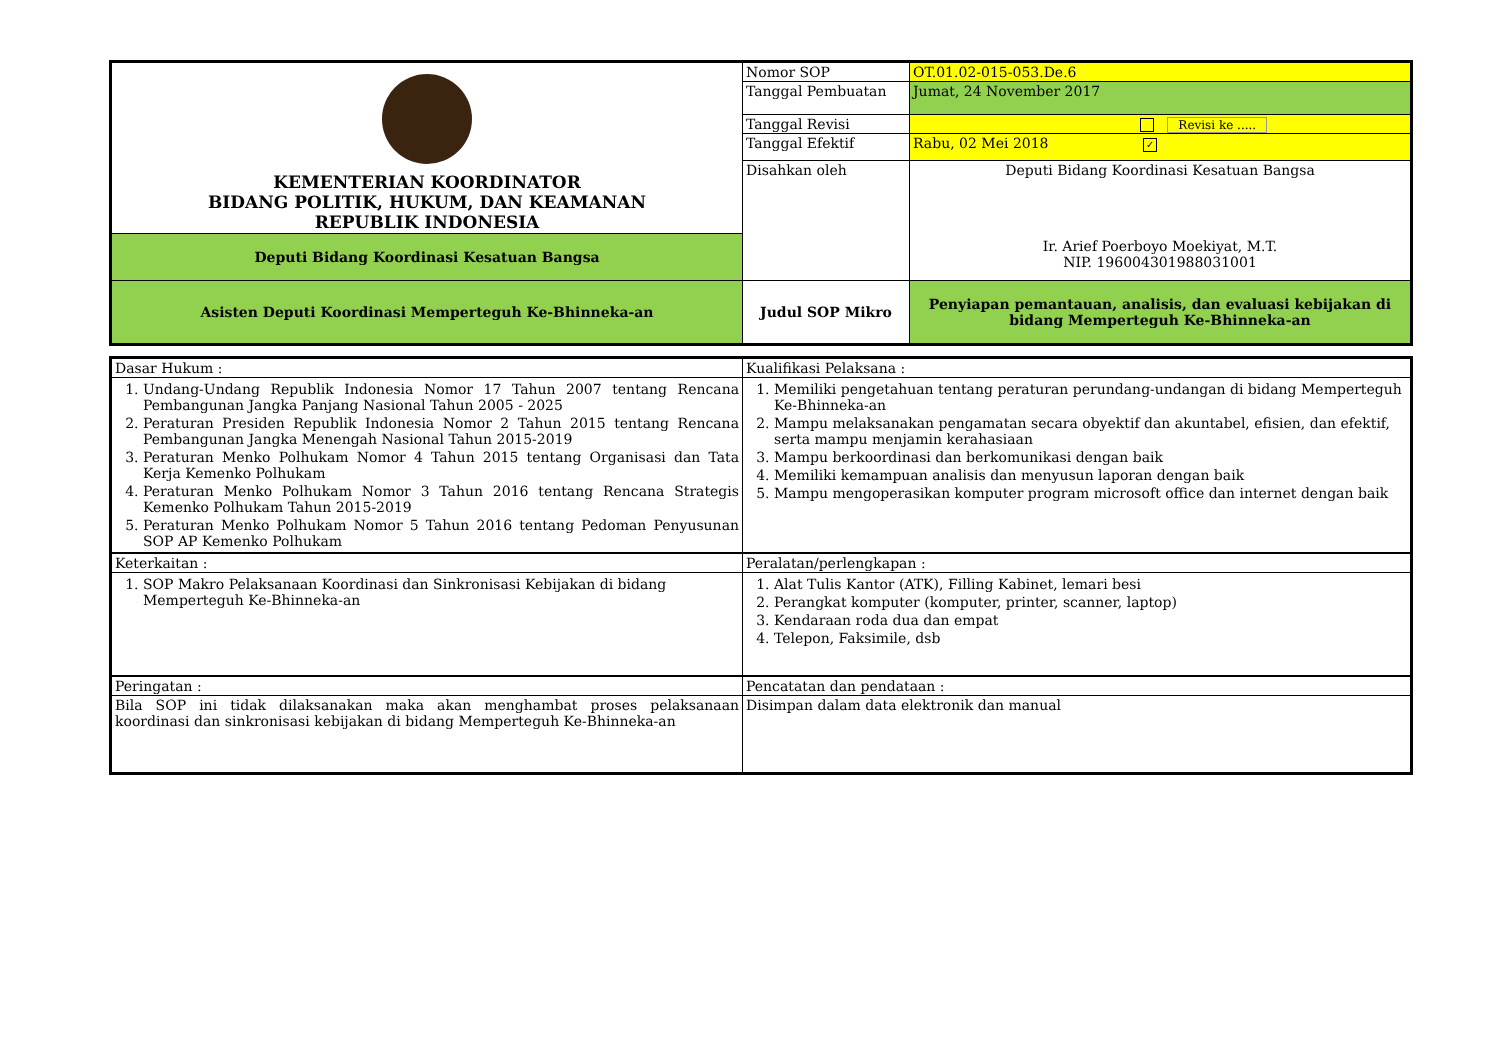| KEMENTERIAN KOORDINATOR BIDANG POLITIK, HUKUM, DAN KEAMANAN REPUBLIK INDONESIA | Nomor SOP | OT.01.02-015-053.De.6 |
| | Tanggal Pembuatan | Jumat, 24 November 2017 |
| | Tanggal Revisi | Revisi ke ..... |
| | Tanggal Efektif | Rabu, 02 Mei 2018 ✓ |
| | Disahkan oleh | Deputi Bidang Koordinasi Kesatuan Bangsa Ir. Arief Poerboyo Moekiyat, M.T. NIP. 196004301988031001 |
| Deputi Bidang Koordinasi Kesatuan Bangsa | | |
| Asisten Deputi Koordinasi Memperteguh Ke-Bhinneka-an | Judul SOP Mikro | Penyiapan pemantauan, analisis, dan evaluasi kebijakan di bidang Memperteguh Ke-Bhinneka-an |
| Dasar Hukum : | Kualifikasi Pelaksana : |
| 1. Undang-Undang Republik Indonesia Nomor 17 Tahun 2007 tentang Rencana Pembangunan Jangka Panjang Nasional Tahun 2005 - 2025 2. Peraturan Presiden Republik Indonesia Nomor 2 Tahun 2015 tentang Rencana Pembangunan Jangka Menengah Nasional Tahun 2015-2019 3. Peraturan Menko Polhukam Nomor 4 Tahun 2015 tentang Organisasi dan Tata Kerja Kemenko Polhukam 4. Peraturan Menko Polhukam Nomor 3 Tahun 2016 tentang Rencana Strategis Kemenko Polhukam Tahun 2015-2019 5. Peraturan Menko Polhukam Nomor 5 Tahun 2016 tentang Pedoman Penyusunan SOP AP Kemenko Polhukam | 1. Memiliki pengetahuan tentang peraturan perundang-undangan di bidang Memperteguh Ke-Bhinneka-an 2. Mampu melaksanakan pengamatan secara obyektif dan akuntabel, efisien, dan efektif, serta mampu menjamin kerahasiaan 3. Mampu berkoordinasi dan berkomunikasi dengan baik 4. Memiliki kemampuan analisis dan menyusun laporan dengan baik 5. Mampu mengoperasikan komputer program microsoft office dan internet dengan baik |
| Keterkaitan : | Peralatan/perlengkapan : |
| 1. SOP Makro Pelaksanaan Koordinasi dan Sinkronisasi Kebijakan di bidang Memperteguh Ke-Bhinneka-an | 1. Alat Tulis Kantor (ATK), Filling Kabinet, lemari besi 2. Perangkat komputer (komputer, printer, scanner, laptop) 3. Kendaraan roda dua dan empat 4. Telepon, Faksimile, dsb |
| Peringatan : | Pencatatan dan pendataan : |
| Bila SOP ini tidak dilaksanakan maka akan menghambat proses pelaksanaan koordinasi dan sinkronisasi kebijakan di bidang Memperteguh Ke-Bhinneka-an | Disimpan dalam data elektronik dan manual |